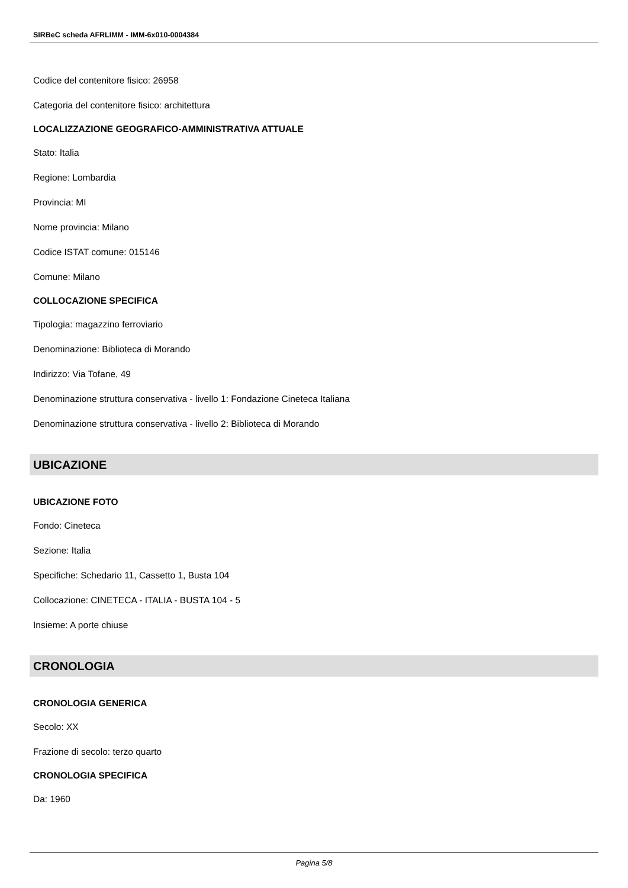SIRBeC scheda AFRLIMM - IMM-6x010-0004384
Codice del contenitore fisico: 26958
Categoria del contenitore fisico: architettura
LOCALIZZAZIONE GEOGRAFICO-AMMINISTRATIVA ATTUALE
Stato: Italia
Regione: Lombardia
Provincia: MI
Nome provincia: Milano
Codice ISTAT comune: 015146
Comune: Milano
COLLOCAZIONE SPECIFICA
Tipologia: magazzino ferroviario
Denominazione: Biblioteca di Morando
Indirizzo: Via Tofane, 49
Denominazione struttura conservativa - livello 1: Fondazione Cineteca Italiana
Denominazione struttura conservativa - livello 2: Biblioteca di Morando
UBICAZIONE
UBICAZIONE FOTO
Fondo: Cineteca
Sezione: Italia
Specifiche: Schedario 11, Cassetto 1, Busta 104
Collocazione: CINETECA - ITALIA - BUSTA 104 - 5
Insieme: A porte chiuse
CRONOLOGIA
CRONOLOGIA GENERICA
Secolo: XX
Frazione di secolo: terzo quarto
CRONOLOGIA SPECIFICA
Da: 1960
Pagina 5/8